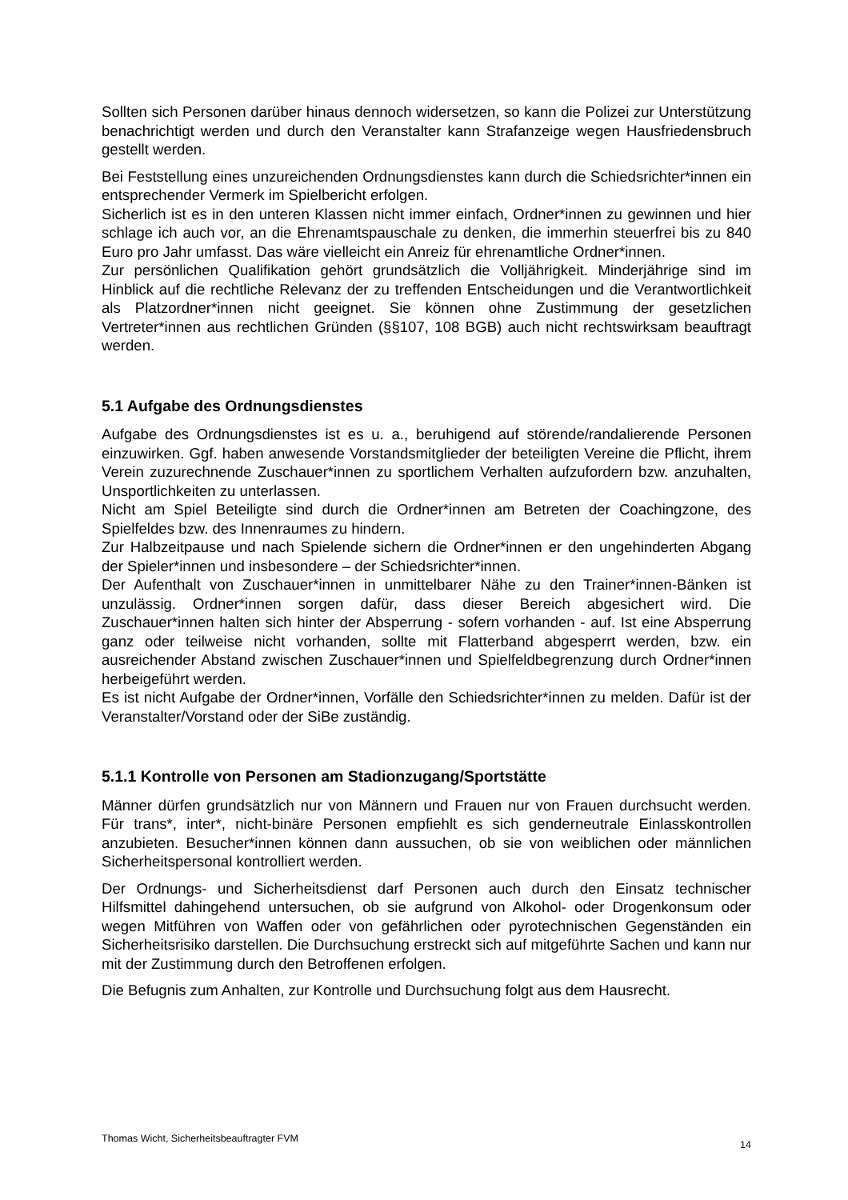Sollten sich Personen darüber hinaus dennoch widersetzen, so kann die Polizei zur Unterstützung benachrichtigt werden und durch den Veranstalter kann Strafanzeige wegen Hausfriedensbruch gestellt werden.
Bei Feststellung eines unzureichenden Ordnungsdienstes kann durch die Schiedsrichter*innen ein entsprechender Vermerk im Spielbericht erfolgen.
Sicherlich ist es in den unteren Klassen nicht immer einfach, Ordner*innen zu gewinnen und hier schlage ich auch vor, an die Ehrenamtspauschale zu denken, die immerhin steuerfrei bis zu 840 Euro pro Jahr umfasst. Das wäre vielleicht ein Anreiz für ehrenamtliche Ordner*innen.
Zur persönlichen Qualifikation gehört grundsätzlich die Volljährigkeit. Minderjährige sind im Hinblick auf die rechtliche Relevanz der zu treffenden Entscheidungen und die Verantwortlichkeit als Platzordner*innen nicht geeignet. Sie können ohne Zustimmung der gesetzlichen Vertreter*innen aus rechtlichen Gründen (§§107, 108 BGB) auch nicht rechtswirksam beauftragt werden.
5.1 Aufgabe des Ordnungsdienstes
Aufgabe des Ordnungsdienstes ist es u. a., beruhigend auf störende/randalierende Personen einzuwirken. Ggf. haben anwesende Vorstandsmitglieder der beteiligten Vereine die Pflicht, ihrem Verein zuzurechnende Zuschauer*innen zu sportlichem Verhalten aufzufordern bzw. anzuhalten, Unsportlichkeiten zu unterlassen.
Nicht am Spiel Beteiligte sind durch die Ordner*innen am Betreten der Coachingzone, des Spielfeldes bzw. des Innenraumes zu hindern.
Zur Halbzeitpause und nach Spielende sichern die Ordner*innen er den ungehinderten Abgang der Spieler*innen und insbesondere – der Schiedsrichter*innen.
Der Aufenthalt von Zuschauer*innen in unmittelbarer Nähe zu den Trainer*innen-Bänken ist unzulässig. Ordner*innen sorgen dafür, dass dieser Bereich abgesichert wird. Die Zuschauer*innen halten sich hinter der Absperrung - sofern vorhanden - auf. Ist eine Absperrung ganz oder teilweise nicht vorhanden, sollte mit Flatterband abgesperrt werden, bzw. ein ausreichender Abstand zwischen Zuschauer*innen und Spielfeldbegrenzung durch Ordner*innen herbeigeführt werden.
Es ist nicht Aufgabe der Ordner*innen, Vorfälle den Schiedsrichter*innen zu melden. Dafür ist der Veranstalter/Vorstand oder der SiBe zuständig.
5.1.1 Kontrolle von Personen am Stadionzugang/Sportstätte
Männer dürfen grundsätzlich nur von Männern und Frauen nur von Frauen durchsucht werden. Für trans*, inter*, nicht-binäre Personen empfiehlt es sich genderneutrale Einlasskontrollen anzubieten. Besucher*innen können dann aussuchen, ob sie von weiblichen oder männlichen Sicherheitspersonal kontrolliert werden.
Der Ordnungs- und Sicherheitsdienst darf Personen auch durch den Einsatz technischer Hilfsmittel dahingehend untersuchen, ob sie aufgrund von Alkohol- oder Drogenkonsum oder wegen Mitführen von Waffen oder von gefährlichen oder pyrotechnischen Gegenständen ein Sicherheitsrisiko darstellen. Die Durchsuchung erstreckt sich auf mitgeführte Sachen und kann nur mit der Zustimmung durch den Betroffenen erfolgen.
Die Befugnis zum Anhalten, zur Kontrolle und Durchsuchung folgt aus dem Hausrecht.
Thomas Wicht, Sicherheitsbeauftragter FVM 14